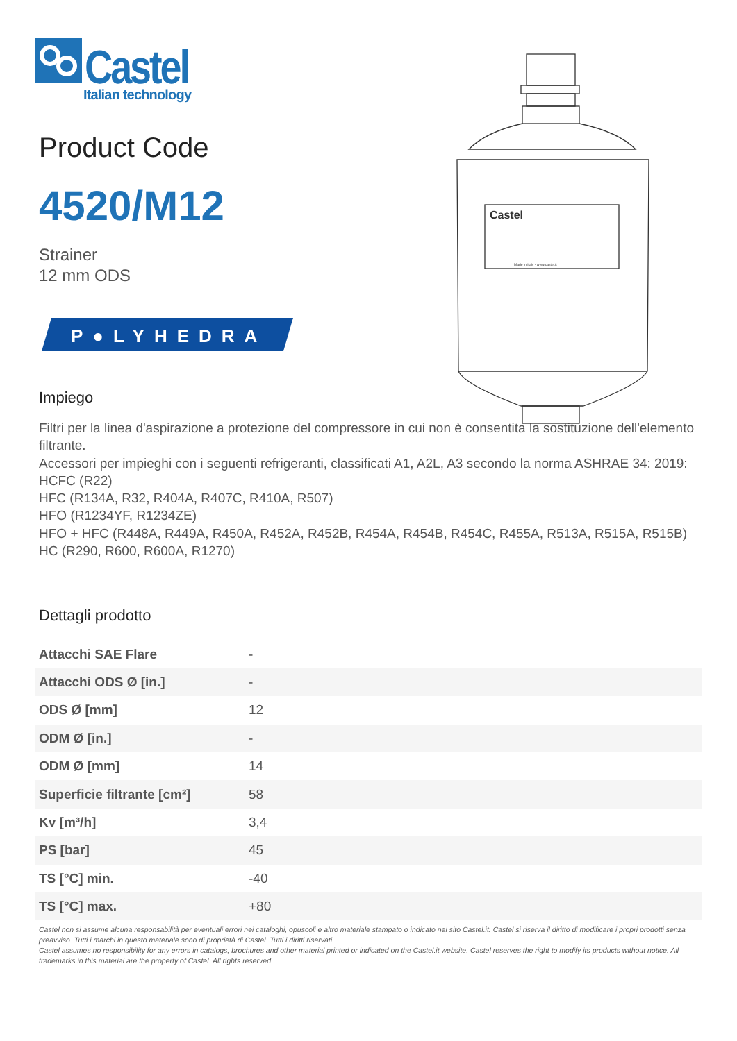Castel
Italian technology
Product Code
4520/M12
Strainer
12 mm ODS
P●LYHEDRA
Castel
Made in Italy - www.castel.it
Impiego
Filtri per la linea d'aspirazione a protezione del compressore in cui non è consentita la sostituzione dell'elemento filtrante.
Accessori per impieghi con i seguenti refrigeranti, classificati A1, A2L, A3 secondo la norma ASHRAE 34: 2019:
HCFC (R22)
HFC (R134A, R32, R404A, R407C, R410A, R507)
HFO (R1234YF, R1234ZE)
HFO + HFC (R448A, R449A, R450A, R452A, R452B, R454A, R454B, R454C, R455A, R513A, R515A, R515B)
HC (R290, R600, R600A, R1270)
Dettagli prodotto
| Attacchi SAE Flare | - |
| Attacchi ODS Ø [in.] | - |
| ODS Ø [mm] | 12 |
| ODM Ø [in.] | - |
| ODM Ø [mm] | 14 |
| Superficie filtrante [cm²] | 58 |
| Kv [m³/h] | 3,4 |
| PS [bar] | 45 |
| TS [°C] min. | -40 |
| TS [°C] max. | +80 |
Castel non si assume alcuna responsabilità per eventuali errori nei cataloghi, opuscoli e altro materiale stampato o indicato nel sito Castel.it. Castel si riserva il diritto di modificare i propri prodotti senza preavviso. Tutti i marchi in questo materiale sono di proprietà di Castel. Tutti i diritti riservati.
Castel assumes no responsibility for any errors in catalogs, brochures and other material printed or indicated on the Castel.it website. Castel reserves the right to modify its products without notice. All trademarks in this material are the property of Castel. All rights reserved.